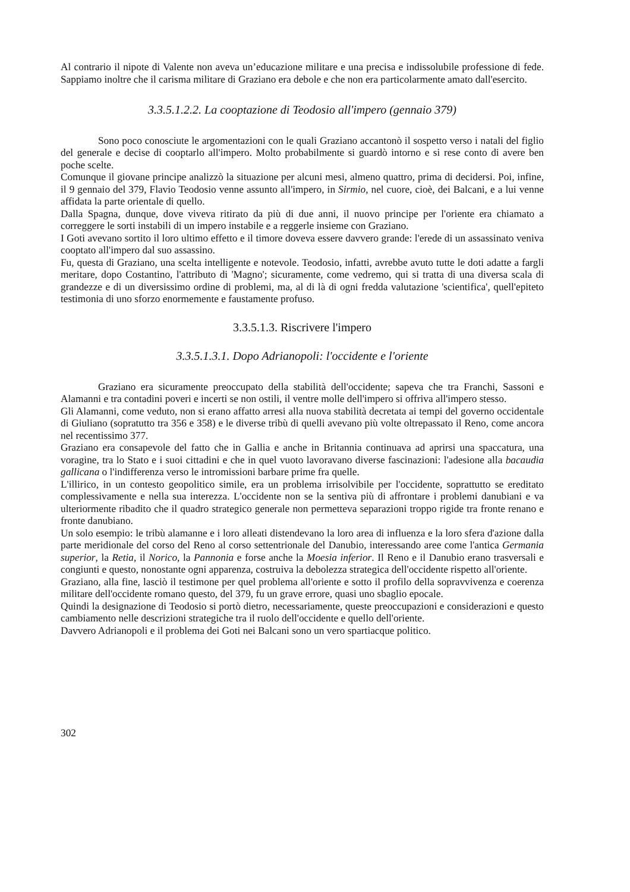Al contrario il nipote di Valente non aveva un’educazione militare e una precisa e indissolubile professione di fede. Sappiamo inoltre che il carisma militare di Graziano era debole e che non era particolarmente amato dall'esercito.
3.3.5.1.2.2. La cooptazione di Teodosio all'impero (gennaio 379)
Sono poco conosciute le argomentazioni con le quali Graziano accantonò il sospetto verso i natali del figlio del generale e decise di cooptarlo all'impero. Molto probabilmente si guardò intorno e si rese conto di avere ben poche scelte.
Comunque il giovane principe analizzò la situazione per alcuni mesi, almeno quattro, prima di decidersi. Poi, infine, il 9 gennaio del 379, Flavio Teodosio venne assunto all'impero, in Sirmio, nel cuore, cioè, dei Balcani, e a lui venne affidata la parte orientale di quello.
Dalla Spagna, dunque, dove viveva ritirato da più di due anni, il nuovo principe per l'oriente era chiamato a correggere le sorti instabili di un impero instabile e a reggerle insieme con Graziano.
I Goti avevano sortito il loro ultimo effetto e il timore doveva essere davvero grande: l'erede di un assassinato veniva cooptato all'impero dal suo assassino.
Fu, questa di Graziano, una scelta intelligente e notevole. Teodosio, infatti, avrebbe avuto tutte le doti adatte a fargli meritare, dopo Costantino, l'attributo di 'Magno'; sicuramente, come vedremo, qui si tratta di una diversa scala di grandezze e di un diversissimo ordine di problemi, ma, al di là di ogni fredda valutazione 'scientifica', quell'epiteto testimonia di uno sforzo enormemente e faustamente profuso.
3.3.5.1.3. Riscrivere l'impero
3.3.5.1.3.1. Dopo Adrianopoli: l'occidente e l'oriente
Graziano era sicuramente preoccupato della stabilità dell'occidente; sapeva che tra Franchi, Sassoni e Alamanni e tra contadini poveri e incerti se non ostili, il ventre molle dell'impero si offriva all'impero stesso.
Gli Alamanni, come veduto, non si erano affatto arresi alla nuova stabilità decretata ai tempi del governo occidentale di Giuliano (sopratutto tra 356 e 358) e le diverse tribù di quelli avevano più volte oltrepassato il Reno, come ancora nel recentissimo 377.
Graziano era consapevole del fatto che in Gallia e anche in Britannia continuava ad aprirsi una spaccatura, una voragine, tra lo Stato e i suoi cittadini e che in quel vuoto lavoravano diverse fascinazioni: l'adesione alla bacaudia gallicana o l'indifferenza verso le intromissioni barbare prime fra quelle.
L'illirico, in un contesto geopolitico simile, era un problema irrisolvibile per l'occidente, soprattutto se ereditato complessivamente e nella sua interezza. L'occidente non se la sentiva più di affrontare i problemi danubiani e va ulteriormente ribadito che il quadro strategico generale non permetteva separazioni troppo rigide tra fronte renano e fronte danubiano.
Un solo esempio: le tribù alamanne e i loro alleati distendevano la loro area di influenza e la loro sfera d'azione dalla parte meridionale del corso del Reno al corso settentrionale del Danubio, interessando aree come l'antica Germania superior, la Retia, il Norico, la Pannonia e forse anche la Moesia inferior. Il Reno e il Danubio erano trasversali e congiunti e questo, nonostante ogni apparenza, costruiva la debolezza strategica dell'occidente rispetto all'oriente.
Graziano, alla fine, lasciò il testimone per quel problema all'oriente e sotto il profilo della sopravvivenza e coerenza militare dell'occidente romano questo, del 379, fu un grave errore, quasi uno sbaglio epocale.
Quindi la designazione di Teodosio si portò dietro, necessariamente, queste preoccupazioni e considerazioni e questo cambiamento nelle descrizioni strategiche tra il ruolo dell'occidente e quello dell'oriente.
Davvero Adrianopoli e il problema dei Goti nei Balcani sono un vero spartiacque politico.
302